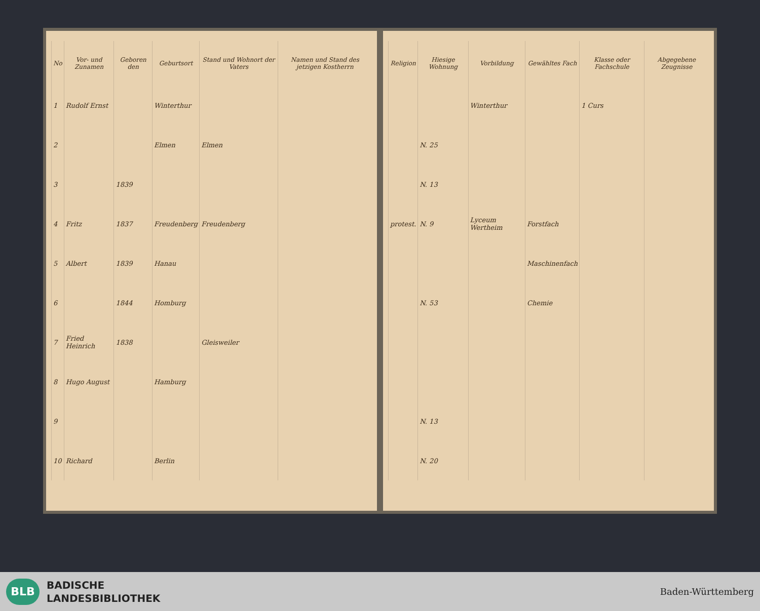| No | Vor- und Zunamen | Geboren den | Geburtsort | Stand und Wohnort der Vaters | Namen und Stand des jetzigen Kostherrn |
| --- | --- | --- | --- | --- | --- |
| 1 | Rudolf Ernst | | Winterthur | | |
| 2 | | | Elmen | Elmen | |
| 3 | | 1839 | | | |
| 4 | Fritz | 1837 | Freudenberg | Freudenberg | |
| 5 | Albert | 1839 | Hanau | | |
| 6 | | 1844 | Homburg | | |
| 7 | Fried Heinrich | 1838 | | Gleisweiler | |
| 8 | Hugo August | | Hamburg | | |
| 9 | | | | | |
| 10 | Richard | | Berlin | | |
| Religion | Hiesige Wohnung | Vorbildung | Gewähltes Fach | Klasse oder Fachschule | Abgegebene Zeugnisse |
| --- | --- | --- | --- | --- | --- |
| | | Winterthur | | 1 Curs | |
| | N. 25 | | | | |
| | N. 13 | | | | |
| protest. | N. 9 | Lyceum Wertheim | Forstfach | | |
| | | | Maschinenfach | | |
| | N. 53 | | Chemie | | |
| | N. 13 | | | | |
| | N. 20 | | | | |
BLB
BADISCHE
LANDESBIBLIOTHEK
Baden-Württemberg